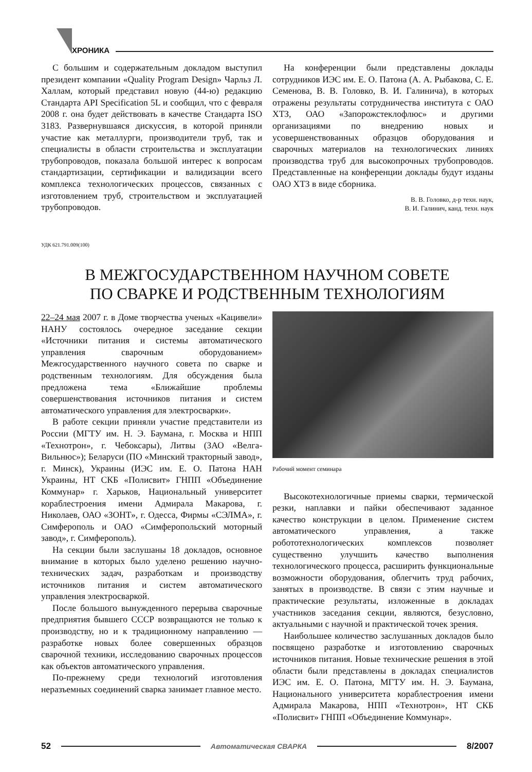ХРОНИКА
С большим и содержательным докладом выступил президент компании «Quality Program Design» Чарльз Л. Халлам, который представил новую (44-ю) редакцию Стандарта API Specification 5L и сообщил, что с февраля 2008 г. она будет действовать в качестве Стандарта ISO 3183. Развернувшаяся дискуссия, в которой приняли участие как металлурги, производители труб, так и специалисты в области строительства и эксплуатации трубопроводов, показала большой интерес к вопросам стандартизации, сертификации и валидизации всего комплекса технологических процессов, связанных с изготовлением труб, строительством и эксплуатацией трубопроводов.
На конференции были представлены доклады сотрудников ИЭС им. Е. О. Патона (А. А. Рыбакова, С. Е. Семенова, В. В. Головко, В. И. Галинича), в которых отражены результаты сотрудничества института с ОАО ХТЗ, ОАО «Запорожстеклофлюс» и другими организациями по внедрению новых и усовершенствованных образцов оборудования и сварочных материалов на технологических линиях производства труб для высокопрочных трубопроводов. Представленные на конференции доклады будут изданы ОАО ХТЗ в виде сборника.
В. В. Головко, д-р техн. наук,
В. И. Галинич, канд. техн. наук
УДК 621.791.009(100)
В МЕЖГОСУДАРСТВЕННОМ НАУЧНОМ СОВЕТЕ
ПО СВАРКЕ И РОДСТВЕННЫМ ТЕХНОЛОГИЯМ
22–24 мая 2007 г. в Доме творчества ученых «Кацивели» НАНУ состоялось очередное заседание секции «Источники питания и системы автоматического управления сварочным оборудованием» Межгосударственного научного совета по сварке и родственным технологиям. Для обсуждения была предложена тема «Ближайшие проблемы совершенствования источников питания и систем автоматического управления для электросварки».
В работе секции приняли участие представители из России (МГТУ им. Н. Э. Баумана, г. Москва и НПП «Технотрон», г. Чебоксары), Литвы (ЗАО «Велга-Вильнюс»); Беларуси (ПО «Минский тракторный завод», г. Минск), Украины (ИЭС им. Е. О. Патона НАН Украины, НТ СКБ «Полисвит» ГНПП «Объединение Коммунар» г. Харьков, Национальный университет кораблестроения имени Адмирала Макарова, г. Николаев, ОАО «ЗОНТ», г. Одесса, Фирмы «СЭЛМА», г. Симферополь и ОАО «Симферопольский моторный завод», г. Симферополь).
На секции были заслушаны 18 докладов, основное внимание в которых было уделено решению научно-технических задач, разработкам и производству источников питания и систем автоматического управления электросваркой.
После большого вынужденного перерыва сварочные предприятия бывшего СССР возвращаются не только к производству, но и к традиционному направлению — разработке новых более совершенных образцов сварочной техники, исследованию сварочных процессов как объектов автоматического управления.
По-прежнему среди технологий изготовления неразъемных соединений сварка занимает главное место.
Рабочий момент семинара
Высокотехнологичные приемы сварки, термической резки, наплавки и пайки обеспечивают заданное качество конструкции в целом. Применение систем автоматического управления, а также робототехнологических комплексов позволяет существенно улучшить качество выполнения технологического процесса, расширить функциональные возможности оборудования, облегчить труд рабочих, занятых в производстве. В связи с этим научные и практические результаты, изложенные в докладах участников заседания секции, являются, безусловно, актуальными с научной и практической точек зрения.
Наибольшее количество заслушанных докладов было посвящено разработке и изготовлению сварочных источников питания. Новые технические решения в этой области были представлены в докладах специалистов ИЭС им. Е. О. Патона, МГТУ им. Н. Э. Баумана, Национального университета кораблестроения имени Адмирала Макарова, НПП «Технотрон», НТ СКБ «Полисвит» ГНПП «Объединение Коммунар».
52 Автоматическая СВАРКА 8/2007